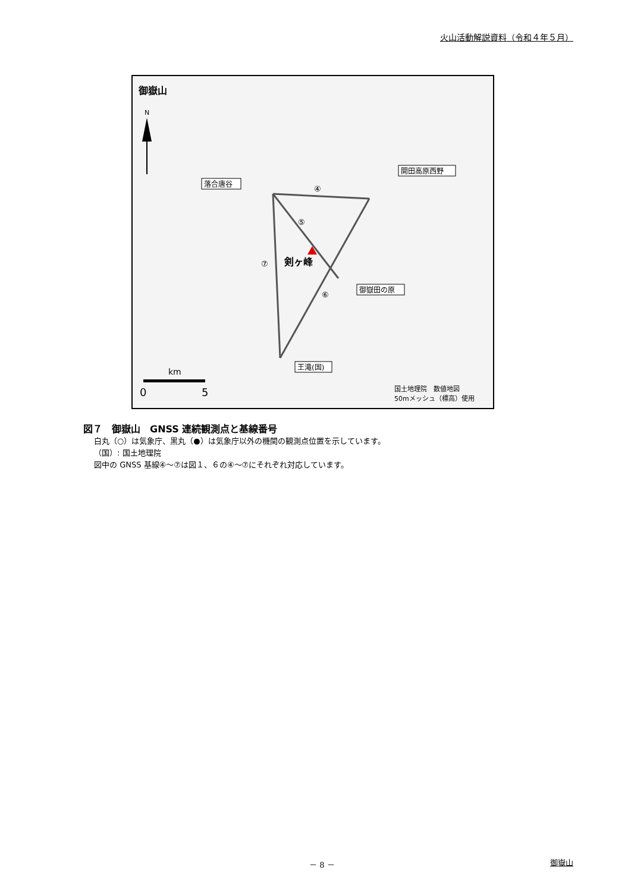火山活動解説資料（令和４年５月）
御嶽山
N
落合唐谷
開田高原西野
御嶽田の原
王滝(国)
④
⑤
⑥
⑦
剣ヶ峰
km
0
5
国土地理院　数値地図
50mメッシュ（標高）使用
図７　御嶽山　GNSS 連続観測点と基線番号
白丸（○）は気象庁、黒丸（●）は気象庁以外の機関の観測点位置を示しています。
（国）: 国土地理院
図中の GNSS 基線④～⑦は図１、６の④～⑦にそれぞれ対応しています。
－ 8 － 御嶽山